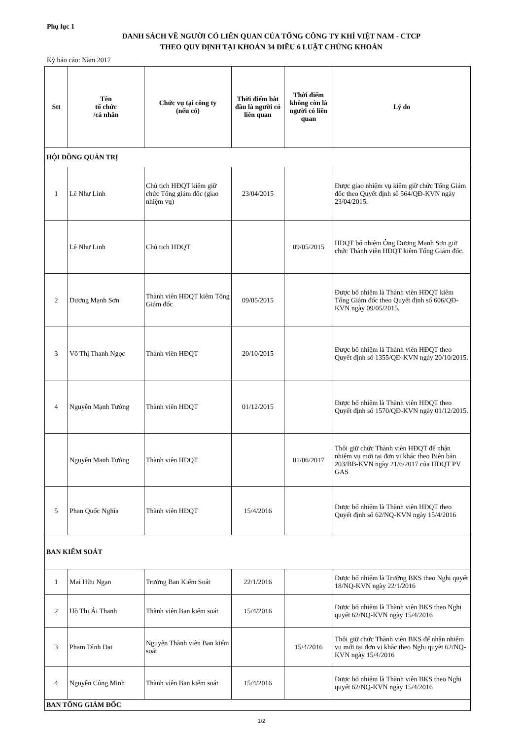Phụ lục 1
DANH SÁCH VỀ NGƯỜI CÓ LIÊN QUAN CỦA TỔNG CÔNG TY KHÍ VIỆT NAM - CTCP
THEO QUY ĐỊNH TẠI KHOẢN 34 ĐIỀU 6 LUẬT CHỨNG KHOÁN
Kỳ báo cáo: Năm 2017
| Stt | Tên tổ chức /cá nhân | Chức vụ tại công ty (nếu có) | Thời điểm bắt đầu là người có liên quan | Thời điểm không còn là người có liên quan | Lý do |
| --- | --- | --- | --- | --- | --- |
| HỘI ĐỒNG QUẢN TRỊ | | | | | |
| 1 | Lê Như Linh | Chủ tịch HĐQT kiêm giữ chức Tổng giám đốc (giao nhiệm vụ) | 23/04/2015 | | Được giao nhiệm vụ kiêm giữ chức Tổng Giám đốc theo Quyết định số 564/QĐ-KVN ngày 23/04/2015. |
| | Lê Như Linh | Chủ tịch HĐQT | | 09/05/2015 | HĐQT bổ nhiệm Ông Dương Mạnh Sơn giữ chức Thành viên HĐQT kiêm Tổng Giám đốc. |
| 2 | Dương Mạnh Sơn | Thành viên HĐQT kiêm Tổng Giám đốc | 09/05/2015 | | Được bổ nhiệm là Thành viên HĐQT kiêm Tổng Giám đốc theo Quyết định số 606/QĐ-KVN ngày 09/05/2015. |
| 3 | Võ Thị Thanh Ngọc | Thành viên HĐQT | 20/10/2015 | | Được bổ nhiệm là Thành viên HĐQT theo Quyết định số 1355/QĐ-KVN ngày 20/10/2015. |
| 4 | Nguyễn Mạnh Tưởng | Thành viên HĐQT | 01/12/2015 | | Được bổ nhiệm là Thành viên HĐQT theo Quyết định số 1570/QĐ-KVN ngày 01/12/2015. |
| | Nguyễn Mạnh Tưởng | Thành viên HĐQT | | 01/06/2017 | Thôi giữ chức Thành viên HĐQT để nhận nhiệm vụ mới tại đơn vị khác theo Biên bản 203/BB-KVN ngày 21/6/2017 của HĐQT PV GAS |
| 5 | Phan Quốc Nghĩa | Thành viên HĐQT | 15/4/2016 | | Được bổ nhiệm là Thành viên HĐQT theo Quyết định số 62/NQ-KVN ngày 15/4/2016 |
| BAN KIỂM SOÁT | | | | | |
| 1 | Mai Hữu Ngạn | Trưởng Ban Kiểm Soát | 22/1/2016 | | Được bổ nhiệm là Trưởng BKS theo Nghị quyết 18/NQ-KVN ngày 22/1/2016 |
| 2 | Hồ Thị Ái Thanh | Thành viên Ban kiểm soát | 15/4/2016 | | Được bổ nhiệm là Thành viên BKS theo Nghị quyết 62/NQ-KVN ngày 15/4/2016 |
| 3 | Phạm Đình Đạt | Nguyên Thành viên Ban kiểm soát | | 15/4/2016 | Thôi giữ chức Thành viên BKS để nhận nhiệm vụ mới tại đơn vị khác theo Nghị quyết 62/NQ-KVN ngày 15/4/2016 |
| 4 | Nguyễn Công Minh | Thành viên Ban kiểm soát | 15/4/2016 | | Được bổ nhiệm là Thành viên BKS theo Nghị quyết 62/NQ-KVN ngày 15/4/2016 |
| BAN TỔNG GIÁM ĐỐC | | | | | |
1/2